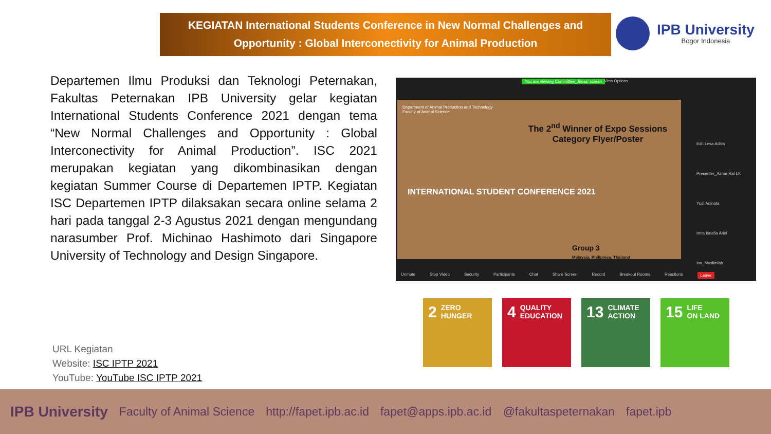KEGIATAN International Students Conference in New Normal Challenges and
Opportunity : Global Interconectivity for Animal Production
IPB University
Bogor Indonesia
Departemen Ilmu Produksi dan Teknologi Peternakan, Fakultas Peternakan IPB University gelar kegiatan International Students Conference 2021 dengan tema “New Normal Challenges and Opportunity : Global Interconectivity for Animal Production”. ISC 2021 merupakan kegiatan yang dikombinasikan dengan kegiatan Summer Course di Departemen IPTP. Kegiatan ISC Departemen IPTP dilaksakan secara online selama 2 hari pada tanggal 2-3 Agustus 2021 dengan mengundang narasumber Prof. Michinao Hashimoto dari Singapore University of Technology and Design Singapore.
You are viewing Committee_Jimas' screen
View Options
Department of Animal Production and Technology
Faculty of Animal Science
The 2<sup>nd</sup> Winner of Expo Sessions Category Flyer/Poster
INTERNATIONAL STUDENT CONFERENCE 2021
Group 3
Malaysia, Philipines, Thailand
Edit Lesa Aditia
Presenter_Azhar Rai LK
Yudi Adinata
Irma Isnafia Arief
Ina_Muslimiah
Unmute Stop Video Security Participants Chat Share Screen Record Breakout Rooms Reactions Leave
URL Kegiatan
Website: ISC IPTP 2021
YouTube: YouTube ISC IPTP 2021
2 ZERO
HUNGER
4 QUALITY
EDUCATION
13 CLIMATE
ACTION
15 LIFE
ON LAND
IPB University Faculty of Animal Science http://fapet.ipb.ac.id fapet@apps.ipb.ac.id @fakultaspeternakan fapet.ipb